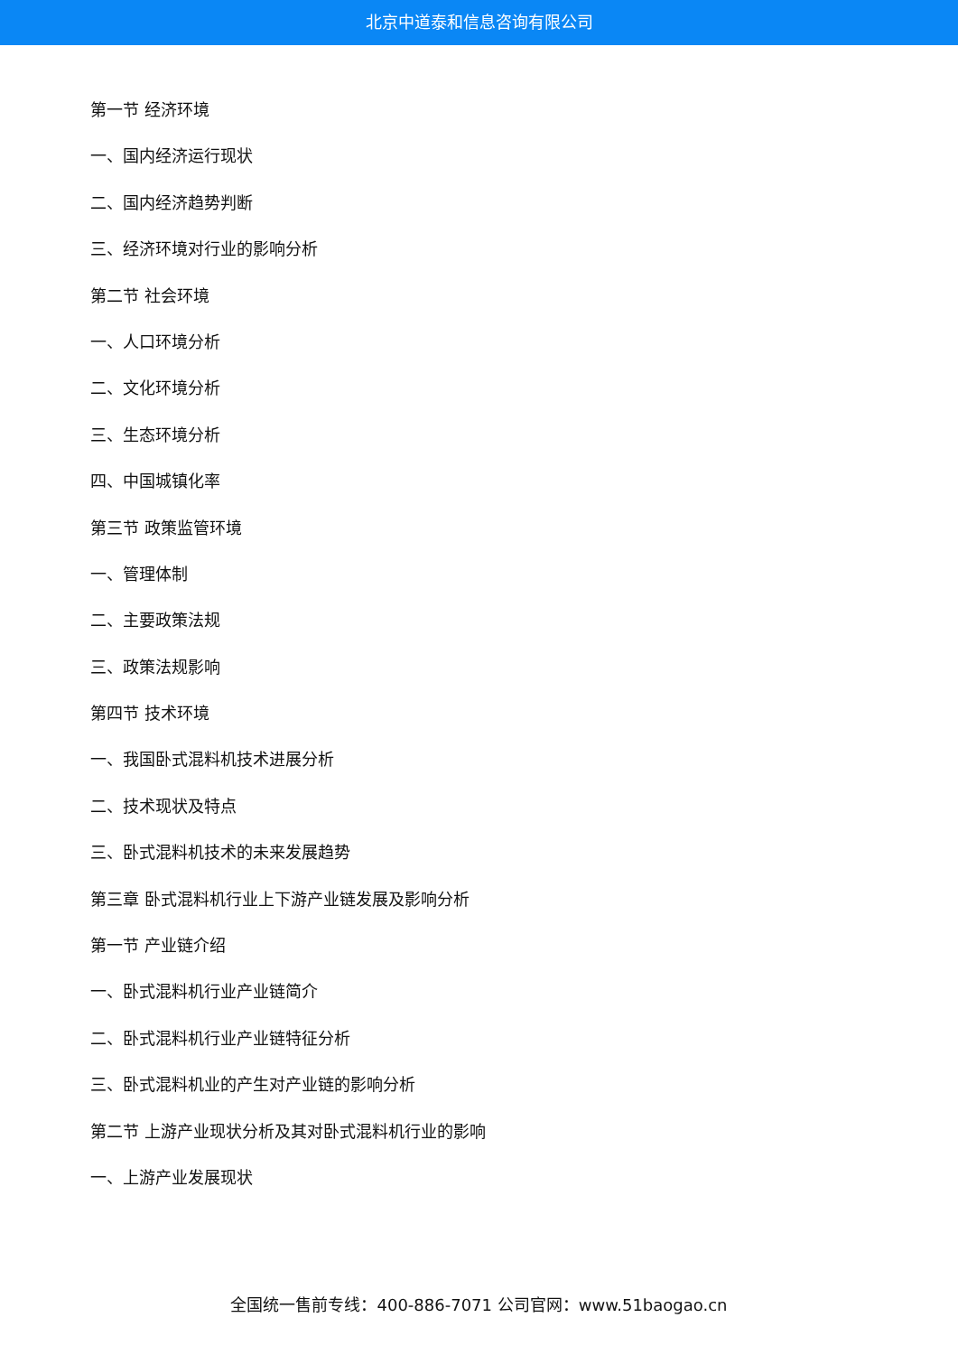北京中道泰和信息咨询有限公司
第一节 经济环境
一、国内经济运行现状
二、国内经济趋势判断
三、经济环境对行业的影响分析
第二节 社会环境
一、人口环境分析
二、文化环境分析
三、生态环境分析
四、中国城镇化率
第三节 政策监管环境
一、管理体制
二、主要政策法规
三、政策法规影响
第四节 技术环境
一、我国卧式混料机技术进展分析
二、技术现状及特点
三、卧式混料机技术的未来发展趋势
第三章 卧式混料机行业上下游产业链发展及影响分析
第一节 产业链介绍
一、卧式混料机行业产业链简介
二、卧式混料机行业产业链特征分析
三、卧式混料机业的产生对产业链的影响分析
第二节 上游产业现状分析及其对卧式混料机行业的影响
一、上游产业发展现状
全国统一售前专线：400-886-7071 公司官网：www.51baogao.cn